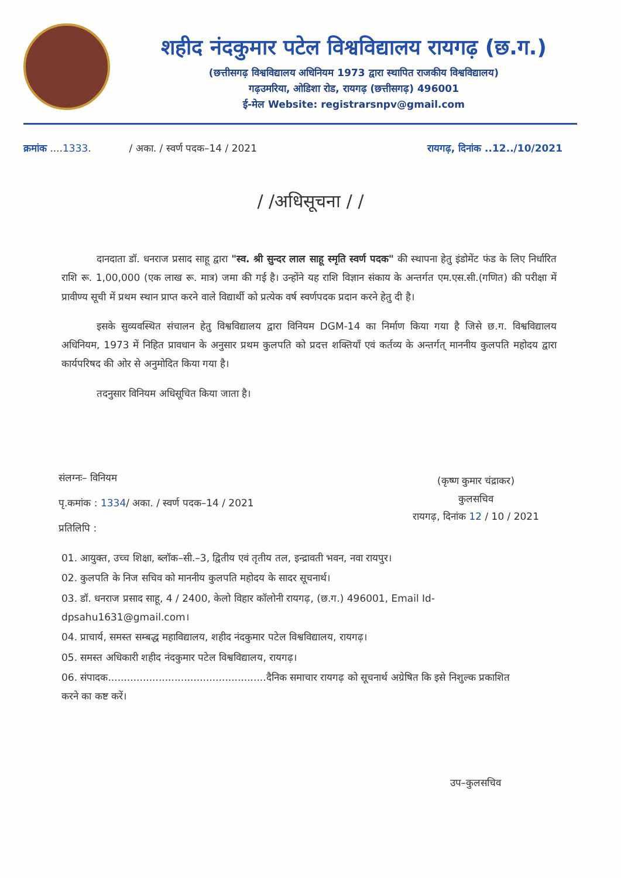शहीद नंदकुमार पटेल विश्वविद्यालय रायगढ़ (छ.ग.)
(छत्तीसगढ़ विश्वविद्यालय अधिनियम 1973 द्वारा स्थापित राजकीय विश्वविद्यालय)
गढ़उमरिया, ओडिशा रोड, रायगढ़ (छत्तीसगढ़) 496001
ई-मेल Website: registrarsnpv@gmail.com
क्रमांक ....1333. / अका. / स्वर्ण पदक–14 / 2021 रायगढ़, दिनांक ..12../10/2021
/ /अधिसूचना / /
दानदाता डॉ. धनराज प्रसाद साहू द्वारा "स्व. श्री सुन्दर लाल साहू स्मृति स्वर्ण पदक" की स्थापना हेतु इंडोमेंट फंड के लिए निर्धारित राशि रू. 1,00,000 (एक लाख रू. मात्र) जमा की गई है। उन्होंने यह राशि विज्ञान संकाय के अन्तर्गत एम.एस.सी.(गणित) की परीक्षा में प्रावीण्य सूची में प्रथम स्थान प्राप्त करने वाले विद्यार्थी को प्रत्येक वर्ष स्वर्णपदक प्रदान करने हेतु दी है।
इसके सुव्यवस्थित संचालन हेतु विश्वविद्यालय द्वारा विनियम DGM-14 का निर्माण किया गया है जिसे छ.ग. विश्वविद्यालय अधिनियम, 1973 में निहित प्रावधान के अनुसार प्रथम कुलपति को प्रदत्त शक्तियाँ एवं कर्तव्य के अन्तर्गत् माननीय कुलपति महोदय द्वारा कार्यपरिषद की ओर से अनुमोदित किया गया है।
तदनुसार विनियम अधिसूचित किया जाता है।
संलग्नः– विनियम
पृ.कमांक : 1334/ अका. / स्वर्ण पदक–14 / 2021
प्रतिलिपि :
(कृष्ण कुमार चंद्राकर)
कुलसचिव
रायगढ़, दिनांक 12 / 10 / 2021
01. आयुक्त, उच्च शिक्षा, ब्लॉक–सी.–3, द्वितीय एवं तृतीय तल, इन्द्रावती भवन, नवा रायपुर।
02. कुलपति के निज सचिव को माननीय कुलपति महोदय के सादर सूचनार्थ।
03. डॉ. धनराज प्रसाद साहू, 4 / 2400, केलो विहार कॉलोनी रायगढ़, (छ.ग.) 496001, Email Id-dpsahu1631@gmail.com।
04. प्राचार्य, समस्त सम्बद्ध महाविद्यालय, शहीद नंदकुमार पटेल विश्वविद्यालय, रायगढ़।
05. समस्त अधिकारी शहीद नंदकुमार पटेल विश्वविद्यालय, रायगढ़।
06. संपादक..................................................दैनिक समाचार रायगढ़ को सूचनार्थ अग्रेषित कि इसे निशुल्क प्रकाशित करने का कष्ट करें।
उप–कुलसचिव